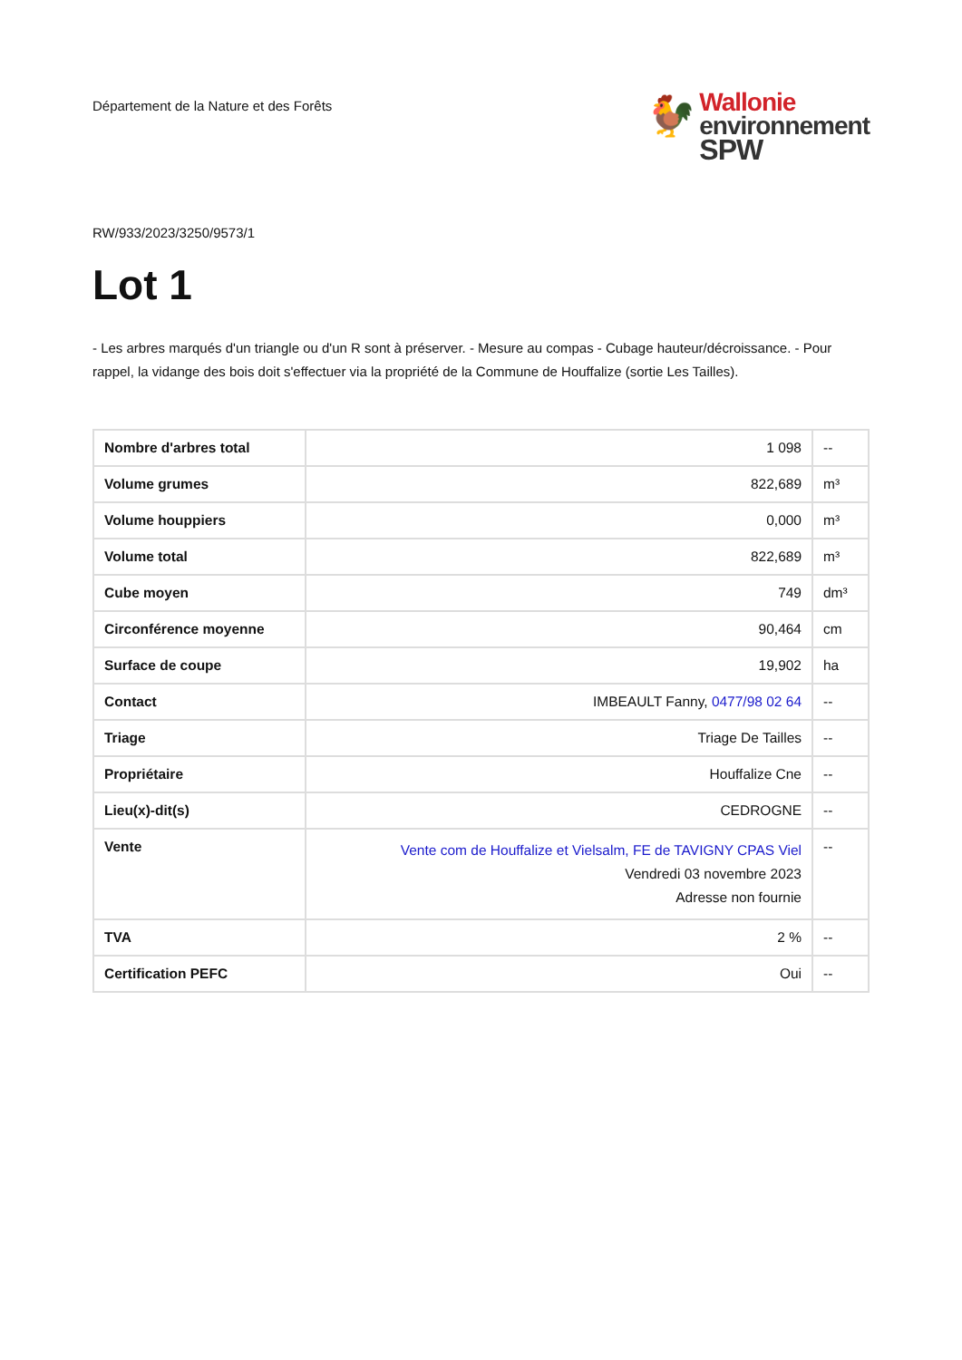Département de la Nature et des Forêts
🐓
Wallonie
environnement
SPW
RW/933/2023/3250/9573/1
Lot 1
- Les arbres marqués d'un triangle ou d'un R sont à préserver. - Mesure au compas - Cubage hauteur/décroissance. - Pour rappel, la vidange des bois doit s'effectuer via la propriété de la Commune de Houffalize (sortie Les Tailles).
| Nombre d'arbres total | 1 098 | -- |
| Volume grumes | 822,689 | m³ |
| Volume houppiers | 0,000 | m³ |
| Volume total | 822,689 | m³ |
| Cube moyen | 749 | dm³ |
| Circonférence moyenne | 90,464 | cm |
| Surface de coupe | 19,902 | ha |
| Contact | IMBEAULT Fanny, 0477/98 02 64 | -- |
| Triage | Triage De Tailles | -- |
| Propriétaire | Houffalize Cne | -- |
| Lieu(x)-dit(s) | CEDROGNE | -- |
| Vente | Vente com de Houffalize et Vielsalm, FE de TAVIGNY CPAS Viel Vendredi 03 novembre 2023 Adresse non fournie | -- |
| TVA | 2 % | -- |
| Certification PEFC | Oui | -- |